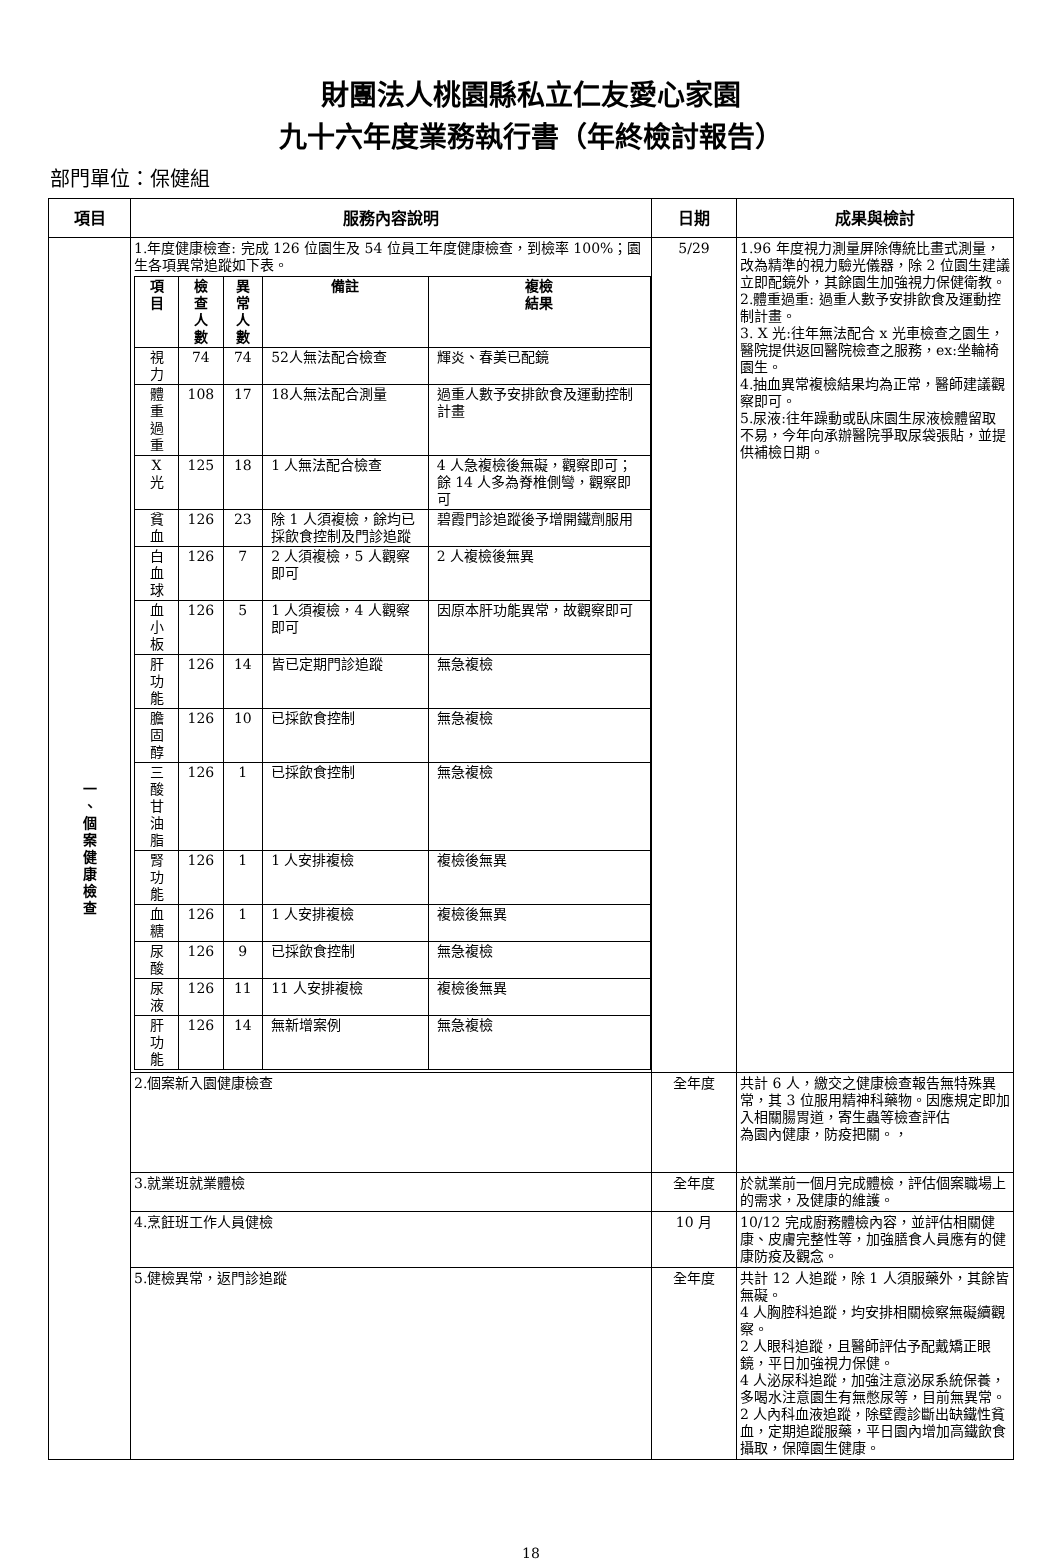財團法人桃園縣私立仁友愛心家園
九十六年度業務執行書（年終檢討報告）
部門單位：保健組
| 項目 | 服務內容說明 | 日期 | 成果與檢討 |
| --- | --- | --- | --- |
| 一 、 個 案 健 康 檢 查 | 1.年度健康檢查: 完成 126 位園生及 54 位員工年度健康檢查，到檢率 100%；園生各項異常追蹤如下表。 / 項目 / 檢查 人數 / 異常 人數 / 備註 / 複檢 結果 / / --- / --- / --- / --- / --- / / 視力 / 74 / 74 / 52人無法配合檢查 / 輝炎、春美已配鏡 / / 體重 過重 / 108 / 17 / 18人無法配合測量 / 過重人數予安排飲食及運動控制計畫 / / X 光 / 125 / 18 / 1 人無法配合檢查 / 4 人急複檢後無礙，觀察即可；餘 14 人多為脊椎側彎，觀察即可 / / 貧血 / 126 / 23 / 除 1 人須複檢，餘均已採飲食控制及門診追蹤 / 碧霞門診追蹤後予增開鐵劑服用 / / 白血球 / 126 / 7 / 2 人須複檢，5 人觀察即可 / 2 人複檢後無異 / / 血小板 / 126 / 5 / 1 人須複檢，4 人觀察即可 / 因原本肝功能異常，故觀察即可 / / 肝功能 / 126 / 14 / 皆已定期門診追蹤 / 無急複檢 / / 膽固醇 / 126 / 10 / 已採飲食控制 / 無急複檢 / / 三酸甘 油脂 / 126 / 1 / 已採飲食控制 / 無急複檢 / / 腎功能 / 126 / 1 / 1 人安排複檢 / 複檢後無異 / / 血糖 / 126 / 1 / 1 人安排複檢 / 複檢後無異 / / 尿酸 / 126 / 9 / 已採飲食控制 / 無急複檢 / / 尿液 / 126 / 11 / 11 人安排複檢 / 複檢後無異 / / 肝功能 / 126 / 14 / 無新增案例 / 無急複檢 / | 5/29 | 1.96 年度視力測量屏除傳統比畫式測量，改為精準的視力驗光儀器，除 2 位園生建議立即配鏡外，其餘園生加強視力保健衛教。 2.體重過重: 過重人數予安排飲食及運動控制計畫。 3. X 光:往年無法配合 x 光車檢查之園生，醫院提供返回醫院檢查之服務，ex:坐輪椅園生。 4.抽血異常複檢結果均為正常，醫師建議觀察即可。 5.尿液:往年躁動或臥床園生尿液檢體留取不易，今年向承辦醫院爭取尿袋張貼，並提供補檢日期。 |
| | 2.個案新入園健康檢查 | 全年度 | 共計 6 人，繳交之健康檢查報告無特殊異常，其 3 位服用精神科藥物。因應規定即加入相關腸胃道，寄生蟲等檢查評估 為園內健康，防疫把關。， |
| | 3.就業班就業體檢 | 全年度 | 於就業前一個月完成體檢，評估個案職場上的需求，及健康的維護。 |
| | 4.烹飪班工作人員健檢 | 10 月 | 10/12 完成廚務體檢內容，並評估相關健康、皮膚完整性等，加強膳食人員應有的健康防疫及觀念。 |
| | 5.健檢異常，返門診追蹤 | 全年度 | 共計 12 人追蹤，除 1 人須服藥外，其餘皆無礙。 4 人胸腔科追蹤，均安排相關檢察無礙續觀察。 2 人眼科追蹤，且醫師評估予配戴矯正眼鏡，平日加強視力保健。 4 人泌尿科追蹤，加強注意泌尿系統保養，多喝水注意園生有無憋尿等，目前無異常。 2 人內科血液追蹤，除壁霞診斷出缺鐵性貧血，定期追蹤服藥，平日園內增加高鐵飲食攝取，保障園生健康。 |
18